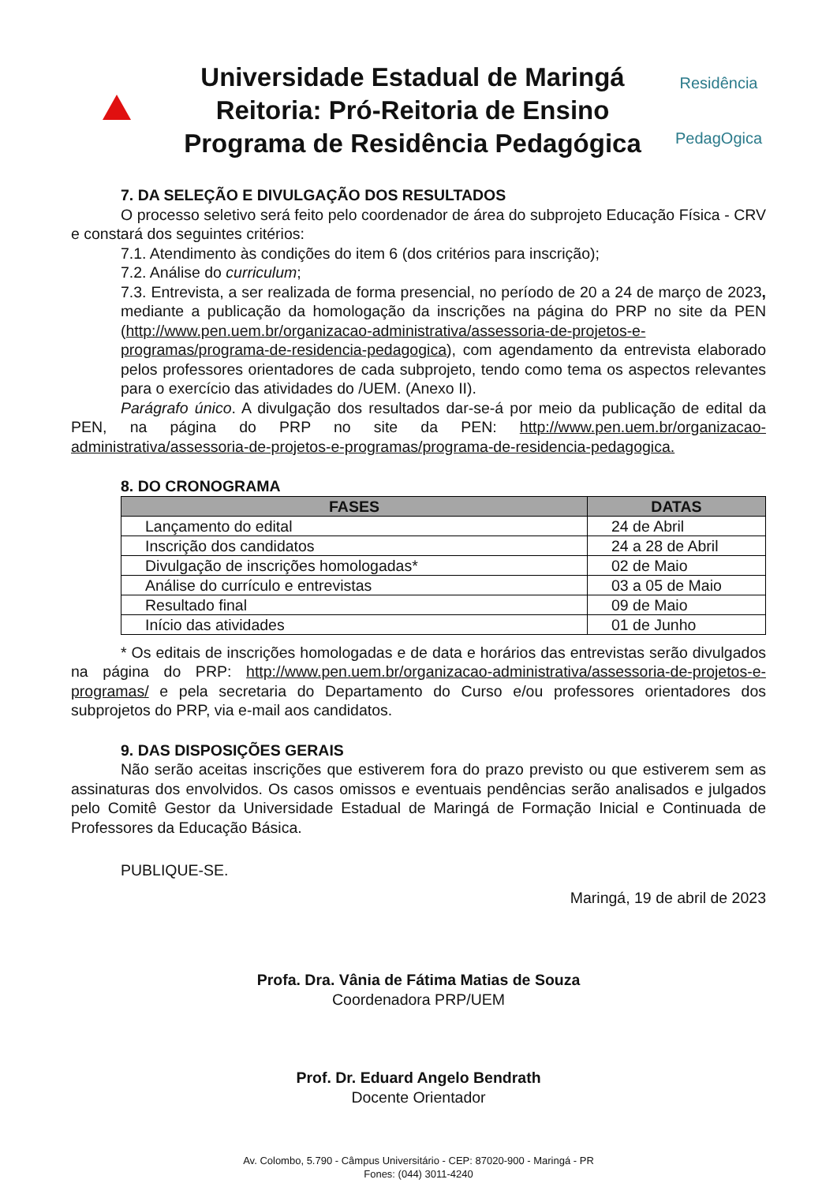Universidade Estadual de Maringá
Reitoria: Pró-Reitoria de Ensino
Programa de Residência Pedagógica
Residência
PedagOgica
7. DA SELEÇÃO E DIVULGAÇÃO DOS RESULTADOS
O processo seletivo será feito pelo coordenador de área do subprojeto Educação Física - CRV e constará dos seguintes critérios:
7.1. Atendimento às condições do item 6 (dos critérios para inscrição);
7.2. Análise do curriculum;
7.3. Entrevista, a ser realizada de forma presencial, no período de 20 a 24 de março de 2023, mediante a publicação da homologação da inscrições na página do PRP no site da PEN (http://www.pen.uem.br/organizacao-administrativa/assessoria-de-projetos-e-programas/programa-de-residencia-pedagogica), com agendamento da entrevista elaborado pelos professores orientadores de cada subprojeto, tendo como tema os aspectos relevantes para o exercício das atividades do /UEM. (Anexo II).
Parágrafo único. A divulgação dos resultados dar-se-á por meio da publicação de edital da PEN, na página do PRP no site da PEN: http://www.pen.uem.br/organizacao-administrativa/assessoria-de-projetos-e-programas/programa-de-residencia-pedagogica.
8. DO CRONOGRAMA
| FASES | DATAS |
| --- | --- |
| Lançamento do edital | 24 de Abril |
| Inscrição dos candidatos | 24 a 28 de Abril |
| Divulgação de inscrições homologadas* | 02 de Maio |
| Análise do currículo e entrevistas | 03 a 05 de Maio |
| Resultado final | 09 de Maio |
| Início das atividades | 01 de Junho |
* Os editais de inscrições homologadas e de data e horários das entrevistas serão divulgados na página do PRP: http://www.pen.uem.br/organizacao-administrativa/assessoria-de-projetos-e-programas/ e pela secretaria do Departamento do Curso e/ou professores orientadores dos subprojetos do PRP, via e-mail aos candidatos.
9. DAS DISPOSIÇÕES GERAIS
Não serão aceitas inscrições que estiverem fora do prazo previsto ou que estiverem sem as assinaturas dos envolvidos. Os casos omissos e eventuais pendências serão analisados e julgados pelo Comitê Gestor da Universidade Estadual de Maringá de Formação Inicial e Continuada de Professores da Educação Básica.
PUBLIQUE-SE.
Maringá, 19 de abril de 2023
Profa. Dra. Vânia de Fátima Matias de Souza
Coordenadora PRP/UEM
Prof. Dr. Eduard Angelo Bendrath
Docente Orientador
Av. Colombo, 5.790 - Câmpus Universitário - CEP: 87020-900 - Maringá - PR
Fones: (044) 3011-4240